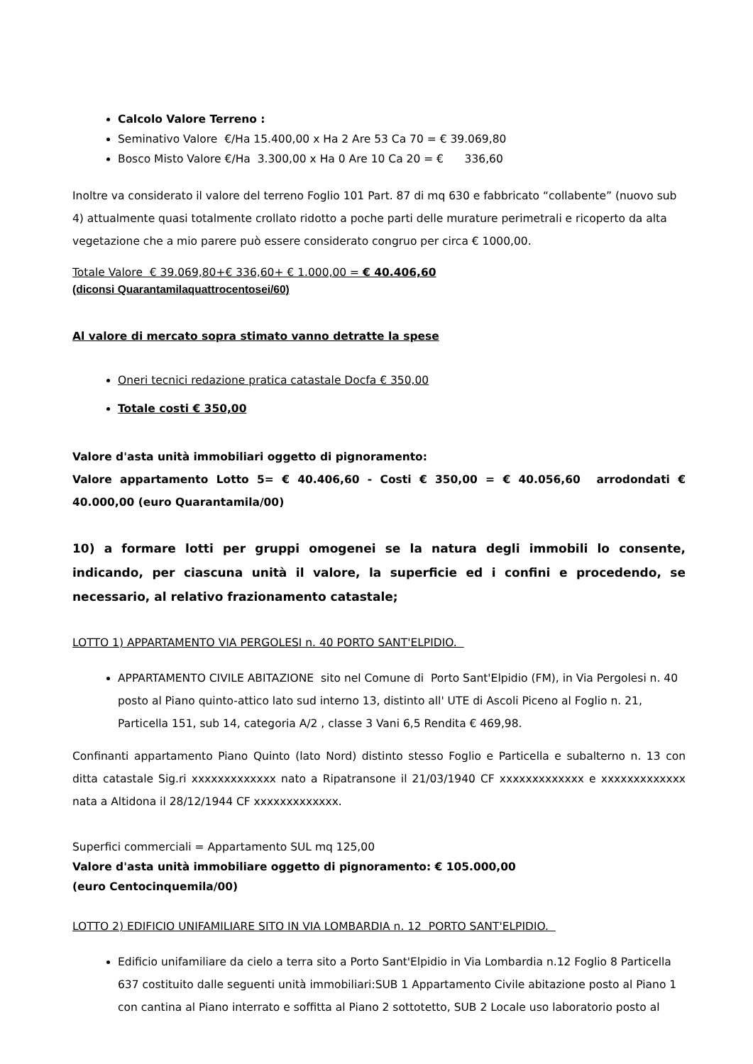Calcolo Valore Terreno :
Seminativo Valore €/Ha 15.400,00 x Ha 2 Are 53 Ca 70 = € 39.069,80
Bosco Misto Valore €/Ha 3.300,00 x Ha 0 Are 10 Ca 20 = € 336,60
Inoltre va considerato il valore del terreno Foglio 101 Part. 87 di mq 630 e fabbricato “collabente” (nuovo sub 4) attualmente quasi totalmente crollato ridotto a poche parti delle murature perimetrali e ricoperto da alta vegetazione che a mio parere può essere considerato congruo per circa € 1000,00.
Totale Valore € 39.069,80+€ 336,60+ € 1.000,00 = € 40.406,60
(diconsi Quarantamilaquattrocentosei/60)
Al valore di mercato sopra stimato vanno detratte la spese
Oneri tecnici redazione pratica catastale Docfa € 350,00
Totale costi € 350,00
Valore d'asta unità immobiliari oggetto di pignoramento:
Valore appartamento Lotto 5= € 40.406,60 - Costi € 350,00 = € 40.056,60 arrodondati € 40.000,00 (euro Quarantamila/00)
10) a formare lotti per gruppi omogenei se la natura degli immobili lo consente, indicando, per ciascuna unità il valore, la superficie ed i confini e procedendo, se necessario, al relativo frazionamento catastale;
LOTTO 1) APPARTAMENTO VIA PERGOLESI n. 40 PORTO SANT'ELPIDIO.
APPARTAMENTO CIVILE ABITAZIONE sito nel Comune di Porto Sant'Elpidio (FM), in Via Pergolesi n. 40 posto al Piano quinto-attico lato sud interno 13, distinto all' UTE di Ascoli Piceno al Foglio n. 21, Particella 151, sub 14, categoria A/2 , classe 3 Vani 6,5 Rendita € 469,98.
Confinanti appartamento Piano Quinto (lato Nord) distinto stesso Foglio e Particella e subalterno n. 13 con ditta catastale Sig.ri xxxxxxxxxxxxx nato a Ripatransone il 21/03/1940 CF xxxxxxxxxxxxx e xxxxxxxxxxxxx nata a Altidona il 28/12/1944 CF xxxxxxxxxxxxx.
Superfici commerciali = Appartamento SUL mq 125,00
Valore d'asta unità immobiliare oggetto di pignoramento: € 105.000,00
(euro Centocinquemila/00)
LOTTO 2) EDIFICIO UNIFAMILIARE SITO IN VIA LOMBARDIA n. 12 PORTO SANT'ELPIDIO.
Edificio unifamiliare da cielo a terra sito a Porto Sant'Elpidio in Via Lombardia n.12 Foglio 8 Particella 637 costituito dalle seguenti unità immobiliari:SUB 1 Appartamento Civile abitazione posto al Piano 1 con cantina al Piano interrato e soffitta al Piano 2 sottotetto, SUB 2 Locale uso laboratorio posto al